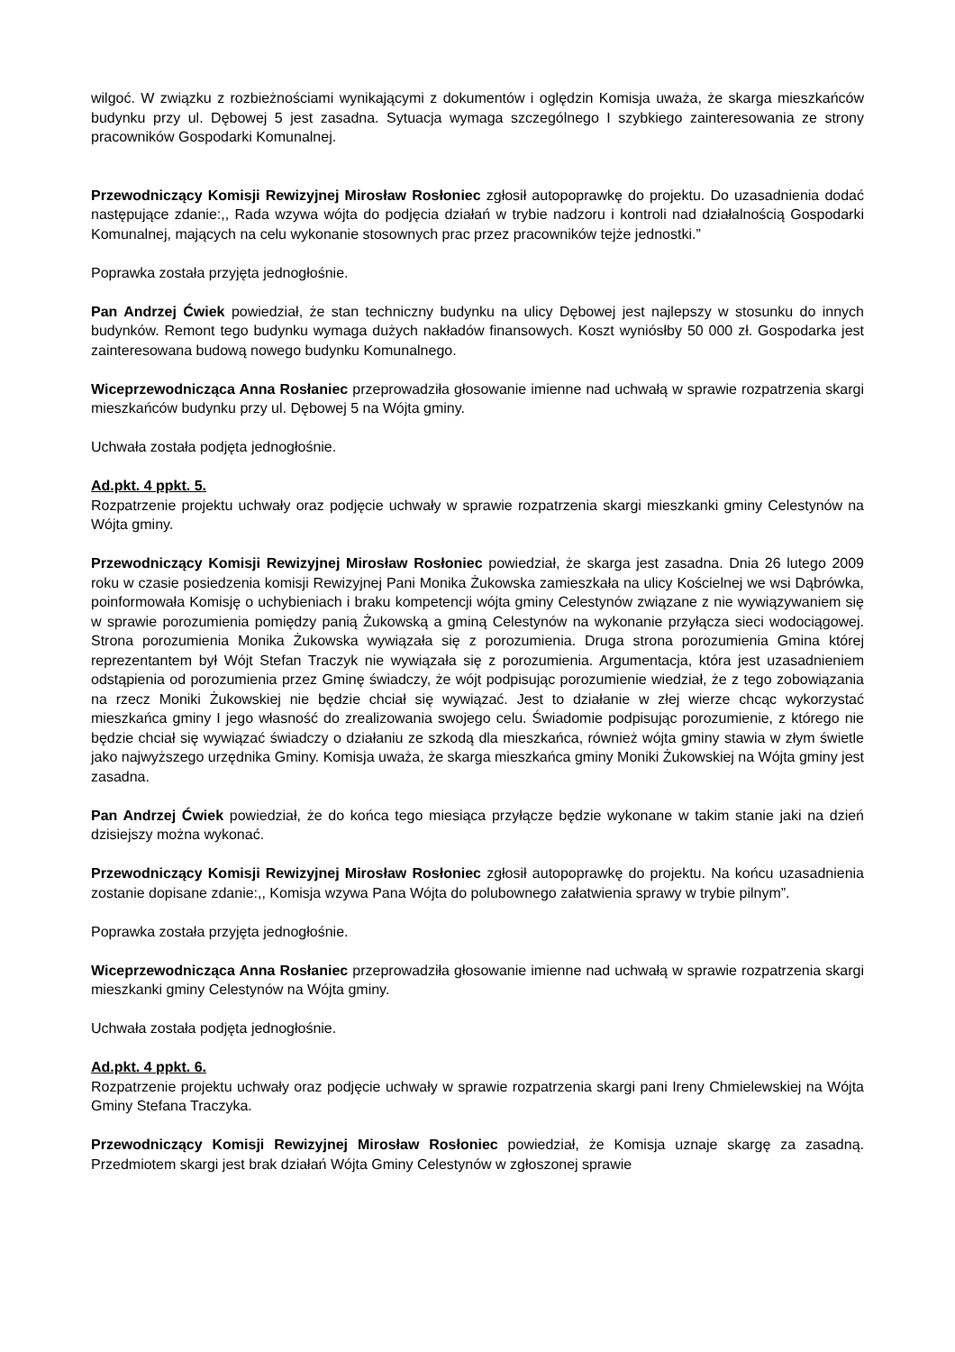wilgoć. W związku z rozbieżnościami wynikającymi z dokumentów i oględzin Komisja uważa, że skarga mieszkańców budynku przy ul. Dębowej 5 jest zasadna. Sytuacja wymaga szczególnego I szybkiego zainteresowania ze strony pracowników Gospodarki Komunalnej.
Przewodniczący Komisji Rewizyjnej Mirosław Rosłoniec zgłosił autopoprawkę do projektu. Do uzasadnienia dodać następujące zdanie:,, Rada wzywa wójta do podjęcia działań w trybie nadzoru i kontroli nad działalnością Gospodarki Komunalnej, mających na celu wykonanie stosownych prac przez pracowników tejże jednostki.”
Poprawka została przyjęta jednogłośnie.
Pan Andrzej Ćwiek powiedział, że stan techniczny budynku na ulicy Dębowej jest najlepszy w stosunku do innych budynków. Remont tego budynku wymaga dużych nakładów finansowych. Koszt wyniósłby 50 000 zł. Gospodarka jest zainteresowana budową nowego budynku Komunalnego.
Wiceprzewodnicząca Anna Rosłaniec przeprowadziła głosowanie imienne nad uchwałą w sprawie rozpatrzenia skargi mieszkańców budynku przy ul. Dębowej 5 na Wójta gminy.
Uchwała została podjęta jednogłośnie.
Ad.pkt. 4 ppkt. 5.
Rozpatrzenie projektu uchwały oraz podjęcie uchwały w sprawie rozpatrzenia skargi mieszkanki gminy Celestynów na Wójta gminy.
Przewodniczący Komisji Rewizyjnej Mirosław Rosłoniec powiedział, że skarga jest zasadna. Dnia 26 lutego 2009 roku w czasie posiedzenia komisji Rewizyjnej Pani Monika Żukowska zamieszkała na ulicy Kościelnej we wsi Dąbrówka, poinformowała Komisję o uchybieniach i braku kompetencji wójta gminy Celestynów związane z nie wywiązywaniem się w sprawie porozumienia pomiędzy panią Żukowską a gminą Celestynów na wykonanie przyłącza sieci wodociągowej. Strona porozumienia Monika Żukowska wywiązała się z porozumienia. Druga strona porozumienia Gmina której reprezentantem był Wójt Stefan Traczyk nie wywiązała się z porozumienia. Argumentacja, która jest uzasadnieniem odstąpienia od porozumienia przez Gminę świadczy, że wójt podpisując porozumienie wiedział, że z tego zobowiązania na rzecz Moniki Żukowskiej nie będzie chciał się wywiązać. Jest to działanie w złej wierze chcąc wykorzystać mieszkańca gminy I jego własność do zrealizowania swojego celu. Świadomie podpisując porozumienie, z którego nie będzie chciał się wywiązać świadczy o działaniu ze szkodą dla mieszkańca, również wójta gminy stawia w złym świetle jako najwyższego urzędnika Gminy. Komisja uważa, że skarga mieszkańca gminy Moniki Żukowskiej na Wójta gminy jest zasadna.
Pan Andrzej Ćwiek powiedział, że do końca tego miesiąca przyłącze będzie wykonane w takim stanie jaki na dzień dzisiejszy można wykonać.
Przewodniczący Komisji Rewizyjnej Mirosław Rosłoniec zgłosił autopoprawkę do projektu. Na końcu uzasadnienia zostanie dopisane zdanie:,, Komisja wzywa Pana Wójta do polubownego załatwienia sprawy w trybie pilnym”.
Poprawka została przyjęta jednogłośnie.
Wiceprzewodnicząca Anna Rosłaniec przeprowadziła głosowanie imienne nad uchwałą w sprawie rozpatrzenia skargi mieszkanki gminy Celestynów na Wójta gminy.
Uchwała została podjęta jednogłośnie.
Ad.pkt. 4 ppkt. 6.
Rozpatrzenie projektu uchwały oraz podjęcie uchwały w sprawie rozpatrzenia skargi pani Ireny Chmielewskiej na Wójta Gminy Stefana Traczyka.
Przewodniczący Komisji Rewizyjnej Mirosław Rosłoniec powiedział, że Komisja uznaje skargę za zasadną. Przedmiotem skargi jest brak działań Wójta Gminy Celestynów w zgłoszonej sprawie